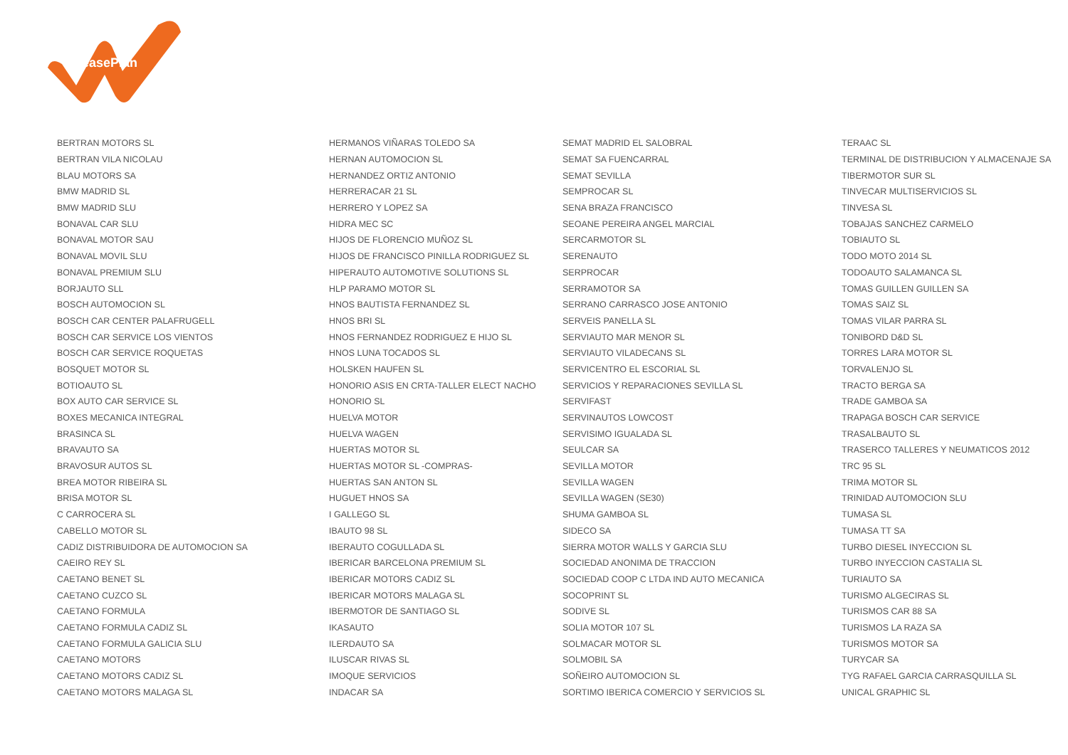LeasePlan
| BERTRAN MOTORS SL | HERMANOS VIÑARAS TOLEDO SA | SEMAT MADRID EL SALOBRAL | TERAAC SL |
| BERTRAN VILA NICOLAU | HERNAN AUTOMOCION SL | SEMAT SA FUENCARRAL | TERMINAL DE DISTRIBUCION Y ALMACENAJE SA |
| BLAU MOTORS SA | HERNANDEZ ORTIZ ANTONIO | SEMAT SEVILLA | TIBERMOTOR SUR SL |
| BMW MADRID SL | HERRERACAR 21 SL | SEMPROCAR SL | TINVECAR MULTISERVICIOS SL |
| BMW MADRID SLU | HERRERO Y LOPEZ SA | SENA BRAZA FRANCISCO | TINVESA SL |
| BONAVAL CAR SLU | HIDRA MEC SC | SEOANE PEREIRA ANGEL MARCIAL | TOBAJAS SANCHEZ CARMELO |
| BONAVAL MOTOR SAU | HIJOS DE FLORENCIO MUÑOZ SL | SERCARMOTOR SL | TOBIAUTO SL |
| BONAVAL MOVIL SLU | HIJOS DE FRANCISCO PINILLA RODRIGUEZ SL | SERENAUTO | TODO MOTO 2014 SL |
| BONAVAL PREMIUM SLU | HIPERAUTO AUTOMOTIVE SOLUTIONS SL | SERPROCAR | TODOAUTO SALAMANCA SL |
| BORJAUTO SLL | HLP PARAMO MOTOR SL | SERRAMOTOR SA | TOMAS GUILLEN GUILLEN SA |
| BOSCH AUTOMOCION SL | HNOS BAUTISTA FERNANDEZ SL | SERRANO CARRASCO JOSE ANTONIO | TOMAS SAIZ SL |
| BOSCH CAR CENTER PALAFRUGELL | HNOS BRI SL | SERVEIS PANELLA SL | TOMAS VILAR PARRA SL |
| BOSCH CAR SERVICE LOS VIENTOS | HNOS FERNANDEZ RODRIGUEZ E HIJO SL | SERVIAUTO MAR MENOR SL | TONIBORD D&D SL |
| BOSCH CAR SERVICE ROQUETAS | HNOS LUNA TOCADOS SL | SERVIAUTO VILADECANS SL | TORRES LARA MOTOR SL |
| BOSQUET MOTOR SL | HOLSKEN HAUFEN SL | SERVICENTRO EL ESCORIAL SL | TORVALENJO SL |
| BOTIOAUTO SL | HONORIO ASIS EN CRTA-TALLER ELECT NACHO | SERVICIOS Y REPARACIONES SEVILLA SL | TRACTO BERGA SA |
| BOX AUTO CAR SERVICE SL | HONORIO SL | SERVIFAST | TRADE GAMBOA SA |
| BOXES MECANICA INTEGRAL | HUELVA MOTOR | SERVINAUTOS LOWCOST | TRAPAGA BOSCH CAR SERVICE |
| BRASINCA SL | HUELVA WAGEN | SERVISIMO IGUALADA SL | TRASALBAUTO SL |
| BRAVAUTO SA | HUERTAS MOTOR SL | SEULCAR SA | TRASERCO TALLERES Y NEUMATICOS 2012 |
| BRAVOSUR AUTOS SL | HUERTAS MOTOR SL -COMPRAS- | SEVILLA MOTOR | TRC 95 SL |
| BREA MOTOR RIBEIRA SL | HUERTAS SAN ANTON SL | SEVILLA WAGEN | TRIMA MOTOR SL |
| BRISA MOTOR SL | HUGUET HNOS SA | SEVILLA WAGEN (SE30) | TRINIDAD AUTOMOCION SLU |
| C CARROCERA SL | I GALLEGO SL | SHUMA GAMBOA SL | TUMASA SL |
| CABELLO MOTOR SL | IBAUTO 98 SL | SIDECO SA | TUMASA TT SA |
| CADIZ DISTRIBUIDORA DE AUTOMOCION SA | IBERAUTO COGULLADA SL | SIERRA MOTOR WALLS Y GARCIA SLU | TURBO DIESEL INYECCION SL |
| CAEIRO REY SL | IBERICAR BARCELONA PREMIUM SL | SOCIEDAD ANONIMA DE TRACCION | TURBO INYECCION CASTALIA SL |
| CAETANO BENET SL | IBERICAR MOTORS CADIZ SL | SOCIEDAD COOP C LTDA IND AUTO MECANICA | TURIAUTO SA |
| CAETANO CUZCO SL | IBERICAR MOTORS MALAGA SL | SOCOPRINT SL | TURISMO ALGECIRAS SL |
| CAETANO FORMULA | IBERMOTOR DE SANTIAGO SL | SODIVE SL | TURISMOS CAR 88 SA |
| CAETANO FORMULA CADIZ SL | IKASAUTO | SOLIA MOTOR 107 SL | TURISMOS LA RAZA SA |
| CAETANO FORMULA GALICIA SLU | ILERDAUTO SA | SOLMACAR MOTOR SL | TURISMOS MOTOR SA |
| CAETANO MOTORS | ILUSCAR RIVAS SL | SOLMOBIL SA | TURYCAR SA |
| CAETANO MOTORS CADIZ SL | IMOQUE SERVICIOS | SOÑEIRO AUTOMOCION SL | TYG RAFAEL GARCIA CARRASQUILLA SL |
| CAETANO MOTORS MALAGA SL | INDACAR SA | SORTIMO IBERICA COMERCIO Y SERVICIOS SL | UNICAL GRAPHIC SL |